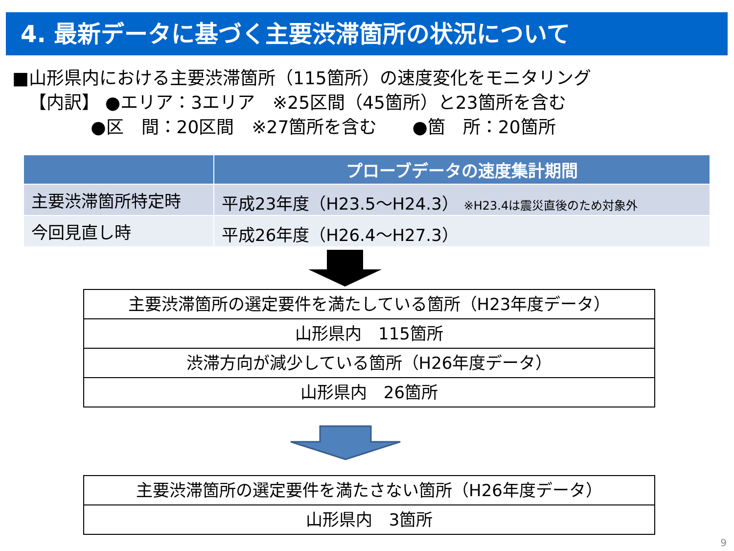4. 最新データに基づく主要渋滞箇所の状況について
■山形県内における主要渋滞箇所（115箇所）の速度変化をモニタリング
【内訳】 ●エリア：3エリア　※25区間（45箇所）と23箇所を含む
●区　間：20区間　※27箇所を含む　　●箇　所：20箇所
| | プローブデータの速度集計期間 |
| --- | --- |
| 主要渋滞箇所特定時 | 平成23年度（H23.5～H24.3） ※H23.4は震災直後のため対象外 |
| 今回見直し時 | 平成26年度（H26.4～H27.3） |
主要渋滞箇所の選定要件を満たしている箇所（H23年度データ）
山形県内　115箇所
渋滞方向が減少している箇所（H26年度データ）
山形県内　26箇所
主要渋滞箇所の選定要件を満たさない箇所（H26年度データ）
山形県内　3箇所
9